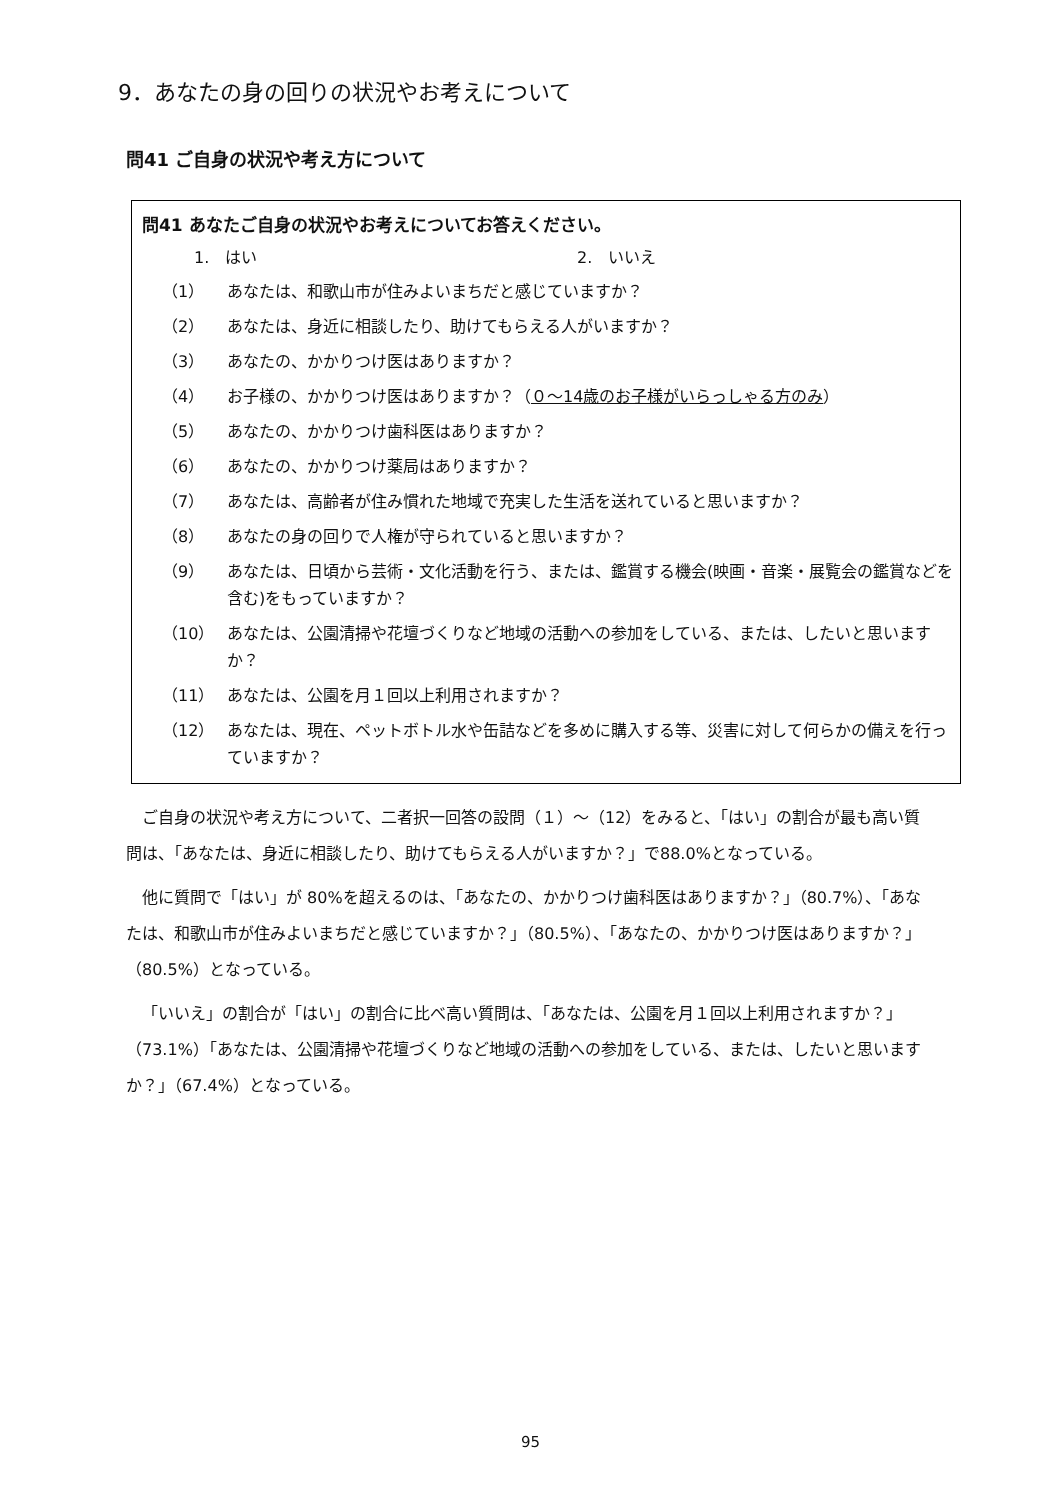9．あなたの身の回りの状況やお考えについて
問41 ご自身の状況や考え方について
問41 あなたご自身の状況やお考えについてお答えください。
1.　はい 2.　いいえ
（1） あなたは、和歌山市が住みよいまちだと感じていますか？
（2） あなたは、身近に相談したり、助けてもらえる人がいますか？
（3） あなたの、かかりつけ医はありますか？
（4） お子様の、かかりつけ医はありますか？（０～14歳のお子様がいらっしゃる方のみ）
（5） あなたの、かかりつけ歯科医はありますか？
（6） あなたの、かかりつけ薬局はありますか？
（7） あなたは、高齢者が住み慣れた地域で充実した生活を送れていると思いますか？
（8） あなたの身の回りで人権が守られていると思いますか？
（9） あなたは、日頃から芸術・文化活動を行う、または、鑑賞する機会(映画・音楽・展覧会の鑑賞などを含む)をもっていますか？
（10） あなたは、公園清掃や花壇づくりなど地域の活動への参加をしている、または、したいと思いますか？
（11） あなたは、公園を月１回以上利用されますか？
（12） あなたは、現在、ペットボトル水や缶詰などを多めに購入する等、災害に対して何らかの備えを行っていますか？
ご自身の状況や考え方について、二者択一回答の設問（１）～（12）をみると、「はい」の割合が最も高い質問は、「あなたは、身近に相談したり、助けてもらえる人がいますか？」で88.0%となっている。
他に質問で「はい」が 80%を超えるのは、「あなたの、かかりつけ歯科医はありますか？」（80.7%）、「あなたは、和歌山市が住みよいまちだと感じていますか？」（80.5%）、「あなたの、かかりつけ医はありますか？」（80.5%）となっている。
「いいえ」の割合が「はい」の割合に比べ高い質問は、「あなたは、公園を月１回以上利用されますか？」（73.1%）「あなたは、公園清掃や花壇づくりなど地域の活動への参加をしている、または、したいと思いますか？」（67.4%）となっている。
95